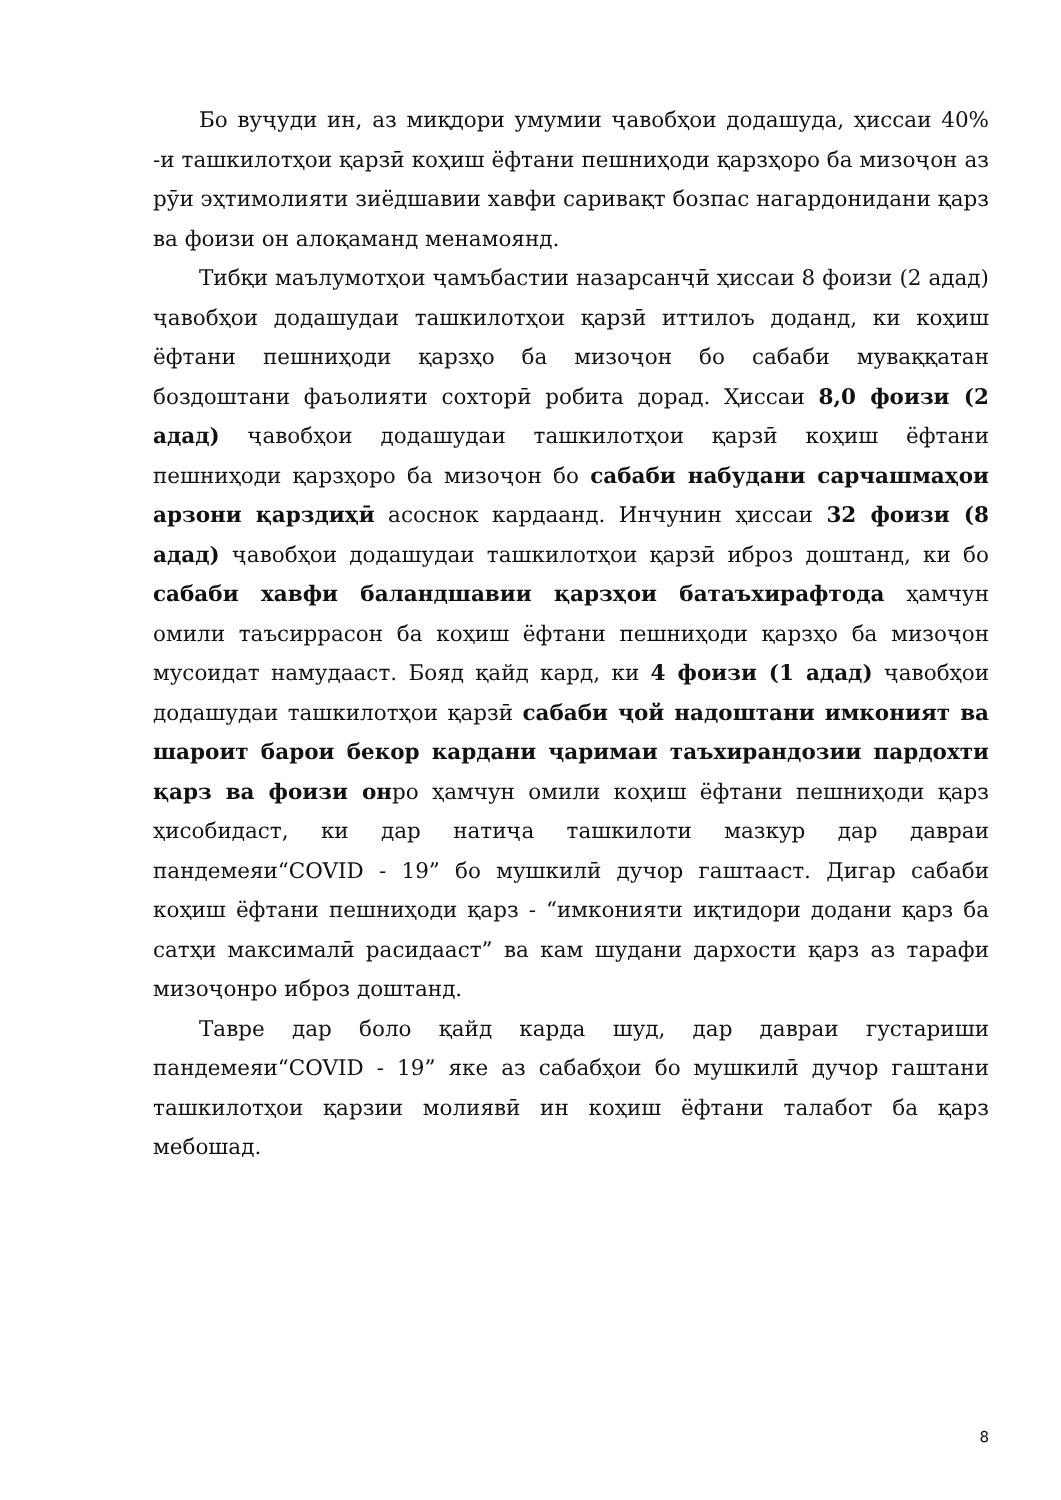Бо вуҷуди ин, аз миқдори умумии ҷавобҳои додашуда, ҳиссаи 40% -и ташкилотҳои қарзӣ коҳиш ёфтани пешниҳоди қарзҳоро ба мизоҷон аз рӯи эҳтимолияти зиёдшавии хавфи саривақт бозпас нагардонидани қарз ва фоизи он алоқаманд менамоянд.
Тибқи маълумотҳои ҷамъбастии назарсанҷӣ ҳиссаи 8 фоизи (2 адад) ҷавобҳои додашудаи ташкилотҳои қарзӣ иттилоъ доданд, ки коҳиш ёфтани пешниҳоди қарзҳо ба мизоҷон бо сабаби муваққатан боздоштани фаъолияти сохторӣ робита дорад. Ҳиссаи 8,0 фоизи (2 адад) ҷавобҳои додашудаи ташкилотҳои қарзӣ коҳиш ёфтани пешниҳоди қарзҳоро ба мизоҷон бо сабаби набудани сарчашмаҳои арзони қарздиҳӣ асоснок кардаанд. Инчунин ҳиссаи 32 фоизи (8 адад) ҷавобҳои додашудаи ташкилотҳои қарзӣ иброз доштанд, ки бо сабаби хавфи баландшавии қарзҳои батаъхирафтода ҳамчун омили таъсиррасон ба коҳиш ёфтани пешниҳоди қарзҳо ба мизоҷон мусоидат намудааст. Бояд қайд кард, ки 4 фоизи (1 адад) ҷавобҳои додашудаи ташкилотҳои қарзӣ сабаби ҷой надоштани имконият ва шароит барои бекор кардани ҷаримаи таъхирандозии пардохти қарз ва фоизи онро ҳамчун омили коҳиш ёфтани пешниҳоди қарз ҳисобидаст, ки дар натиҷа ташкилоти мазкур дар давраи пандемеяи“COVID - 19” бо мушкилӣ дучор гаштааст. Дигар сабаби коҳиш ёфтани пешниҳоди қарз - “имконияти иқтидори додани қарз ба сатҳи максималӣ расидааст” ва кам шудани дархости қарз аз тарафи мизоҷонро иброз доштанд.
Тавре дар боло қайд карда шуд, дар давраи густариши пандемеяи“COVID - 19” яке аз сабабҳои бо мушкилӣ дучор гаштани ташкилотҳои қарзии молиявӣ ин коҳиш ёфтани талабот ба қарз мебошад.
8